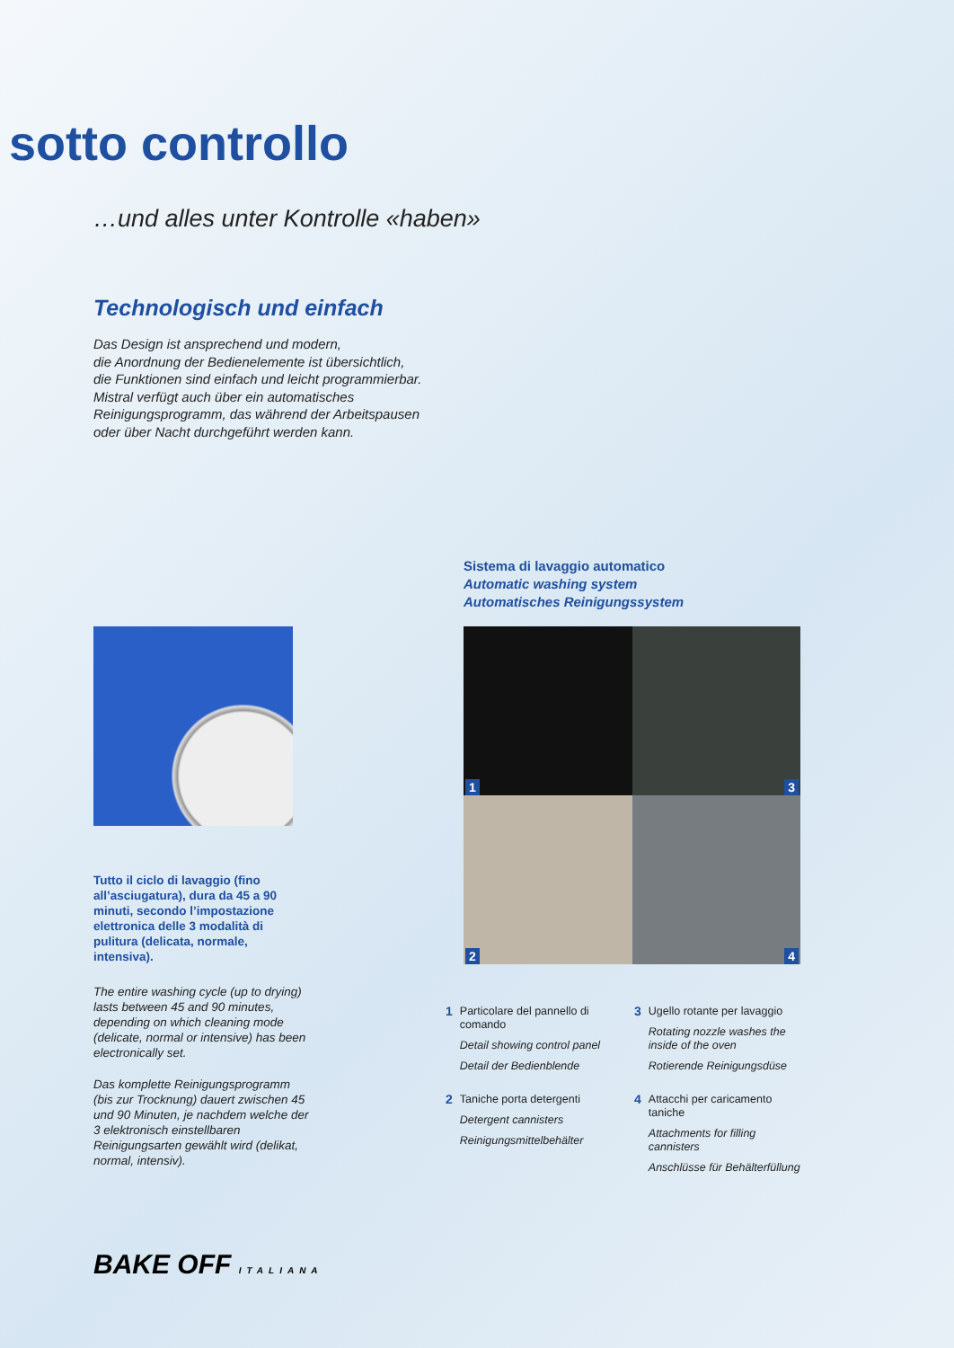sotto controllo
…und alles unter Kontrolle «haben»
Technologisch und einfach
Das Design ist ansprechend und modern,
die Anordnung der Bedienelemente ist übersichtlich,
die Funktionen sind einfach und leicht programmierbar.
Mistral verfügt auch über ein automatisches
Reinigungsprogramm, das während der Arbeitspausen
oder über Nacht durchgeführt werden kann.
Sistema di lavaggio automatico
Automatic washing system
Automatisches Reinigungssystem
Tutto il ciclo di lavaggio (fino all’asciugatura), dura da 45 a 90 minuti, secondo l’impostazione elettronica delle 3 modalità di pulitura (delicata, normale, intensiva).
The entire washing cycle (up to drying) lasts between 45 and 90 minutes, depending on which cleaning mode (delicate, normal or intensive) has been electronically set.
Das komplette Reinigungsprogramm (bis zur Trocknung) dauert zwischen 45 und 90 Minuten, je nachdem welche der 3 elektronisch einstellbaren Reinigungsarten gewählt wird (delikat, normal, intensiv).
1
3
2
4
1 Particolare del pannello di comando
Detail showing control panel
Detail der Bedienblende
3 Ugello rotante per lavaggio
Rotating nozzle washes the inside of the oven
Rotierende Reinigungsdüse
2 Taniche porta detergenti
Detergent cannisters
Reinigungsmittelbehälter
4 Attacchi per caricamento taniche
Attachments for filling cannisters
Anschlüsse für Behälterfüllung
BAKE OFF ITALIANA